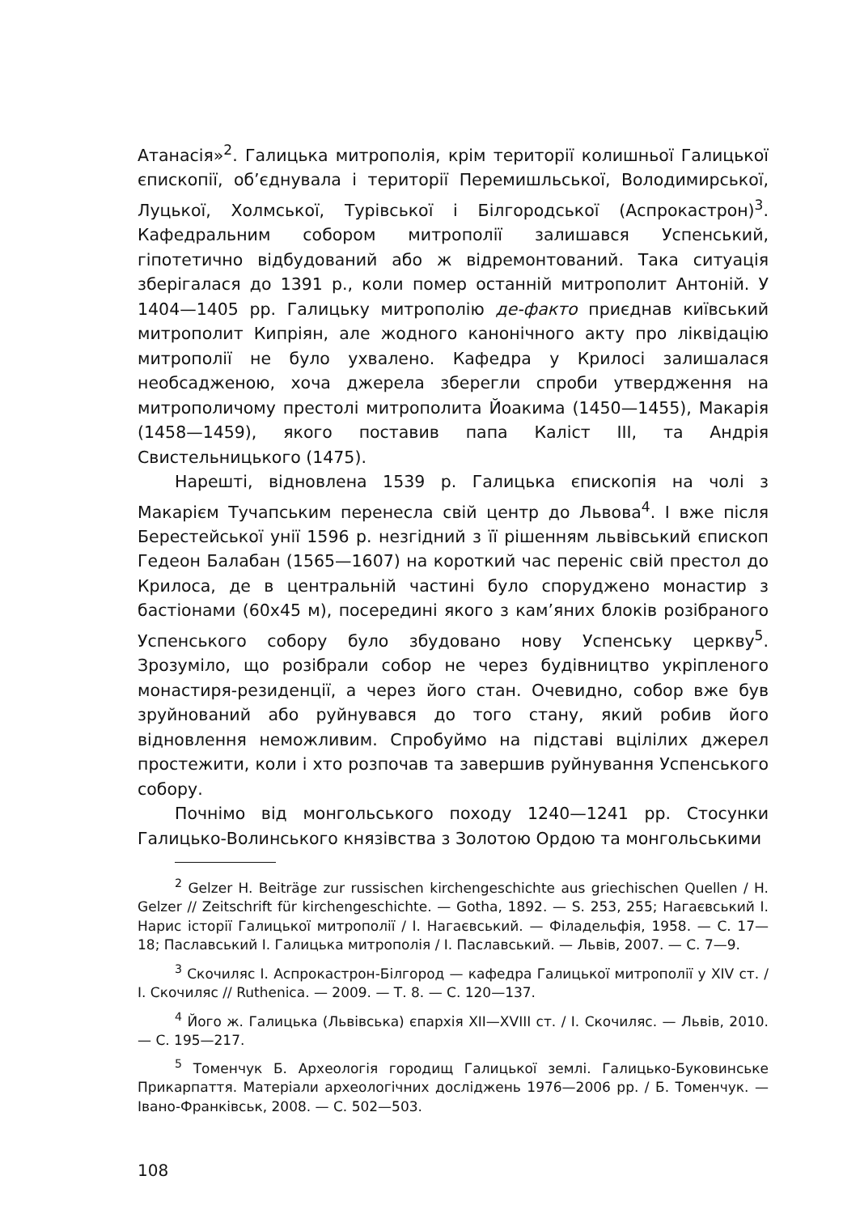Атанасія»<sup>2</sup>. Галицька митрополія, крім території колишньої Галицької єпископії, об’єднувала і території Перемишльської, Володимирської, Луцької, Холмської, Турівської і Білгородської (Аспрокастрон)<sup>3</sup>. Кафедральним собором митрополії залишався Успенський, гіпотетично відбудований або ж відремонтований. Така ситуація зберігалася до 1391 р., коли помер останній митрополит Антоній. У 1404—1405 рр. Галицьку митрополію де-факто приєднав київський митрополит Кипріян, але жодного канонічного акту про ліквідацію митрополії не було ухвалено. Кафедра у Крилосі залишалася необсадженою, хоча джерела зберегли спроби утвердження на митрополичому престолі митрополита Йоакима (1450—1455), Макарія (1458—1459), якого поставив папа Каліст III, та Андрія Свистельницького (1475).
Нарешті, відновлена 1539 р. Галицька єпископія на чолі з Макарієм Тучапським перенесла свій центр до Львова<sup>4</sup>. І вже після Берестейської унії 1596 р. незгідний з її рішенням львівський єпископ Гедеон Балабан (1565—1607) на короткий час переніс свій престол до Крилоса, де в центральній частині було споруджено монастир з бастіонами (60х45 м), посередині якого з кам’яних блоків розібраного Успенського собору було збудовано нову Успенську церкву<sup>5</sup>. Зрозуміло, що розібрали собор не через будівництво укріпленого монастиря-резиденції, а через його стан. Очевидно, собор вже був зруйнований або руйнувався до того стану, який робив його відновлення неможливим. Спробуймо на підставі вцілілих джерел простежити, коли і хто розпочав та завершив руйнування Успенського собору.
Почнімо від монгольського походу 1240—1241 рр. Стосунки Галицько-Волинського князівства з Золотою Ордою та монгольськими
<sup>2</sup> Gelzer H. Beiträge zur russischen kirchengeschichte aus griechischen Quellen / H. Gelzer // Zeitschrift für kirchengeschichte. — Gotha, 1892. — S. 253, 255; Нагаєвський І. Нарис історії Галицької митрополії / І. Нагаєвський. — Філадельфія, 1958. — С. 17—18; Паславський І. Галицька митрополія / І. Паславський. — Львів, 2007. — С. 7—9.
<sup>3</sup> Скочиляс І. Аспрокастрон-Білгород — кафедра Галицької митрополії у XIV ст. / І. Скочиляс // Ruthenica. — 2009. — Т. 8. — С. 120—137.
<sup>4</sup> Його ж. Галицька (Львівська) єпархія XII—XVIII ст. / І. Скочиляс. — Львів, 2010. — С. 195—217.
<sup>5</sup> Томенчук Б. Археологія городищ Галицької землі. Галицько-Буковинське Прикарпаття. Матеріали археологічних досліджень 1976—2006 рр. / Б. Томенчук. — Івано-Франківськ, 2008. — С. 502—503.
108